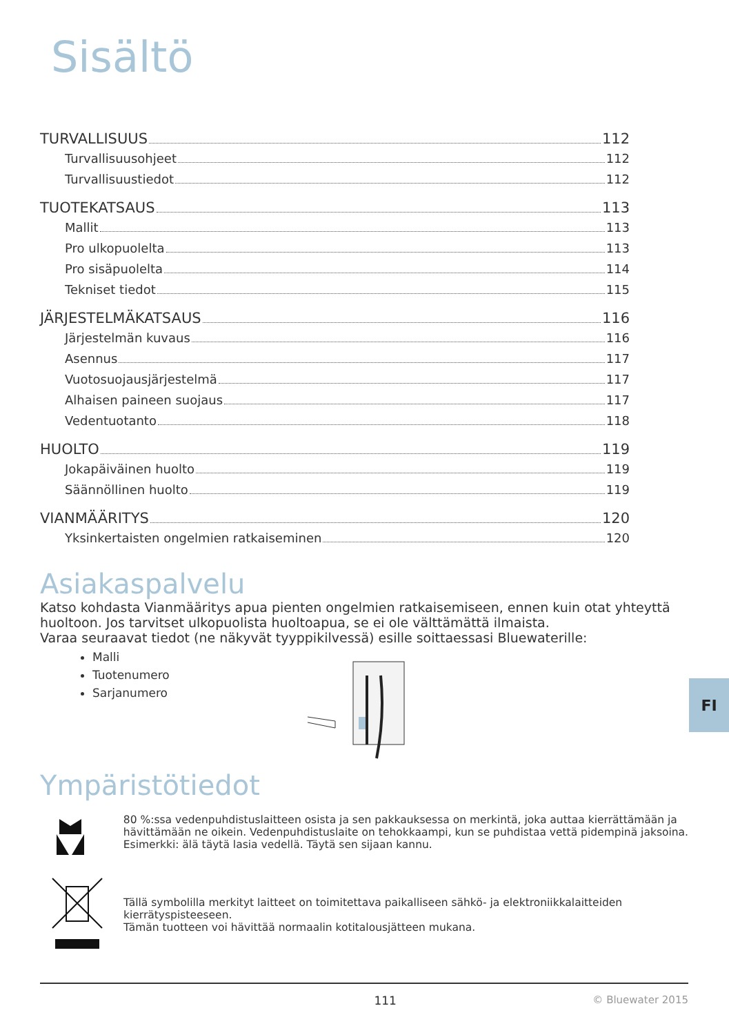Sisältö
TURVALLISUUS 112
Turvallisuusohjeet 112
Turvallisuustiedot 112
TUOTEKATSAUS 113
Mallit 113
Pro ulkopuolelta 113
Pro sisäpuolelta 114
Tekniset tiedot 115
JÄRJESTELMÄKATSAUS 116
Järjestelmän kuvaus 116
Asennus 117
Vuotosuojausjärjestelmä 117
Alhaisen paineen suojaus 117
Vedentuotanto 118
HUOLTO 119
Jokapäiväinen huolto 119
Säännöllinen huolto 119
VIANMÄÄRITYS 120
Yksinkertaisten ongelmien ratkaiseminen 120
Asiakaspalvelu
Katso kohdasta Vianmääritys apua pienten ongelmien ratkaisemiseen, ennen kuin otat yhteyttä huoltoon. Jos tarvitset ulkopuolista huoltoapua, se ei ole välttämättä ilmaista.
Varaa seuraavat tiedot (ne näkyvät tyyppikilvessä) esille soittaessasi Bluewaterille:
Malli
Tuotenumero
Sarjanumero
Ympäristötiedot
80 %:ssa vedenpuhdistuslaitteen osista ja sen pakkauksessa on merkintä, joka auttaa kierrättämään ja hävittämään ne oikein. Vedenpuhdistuslaite on tehokkaampi, kun se puhdistaa vettä pidempinä jaksoina. Esimerkki: älä täytä lasia vedellä. Täytä sen sijaan kannu.
Tällä symbolilla merkityt laitteet on toimitettava paikalliseen sähkö- ja elektroniikkalaitteiden kierrätyspisteeseen.
Tämän tuotteen voi hävittää normaalin kotitalousjätteen mukana.
111 © Bluewater 2015
FI